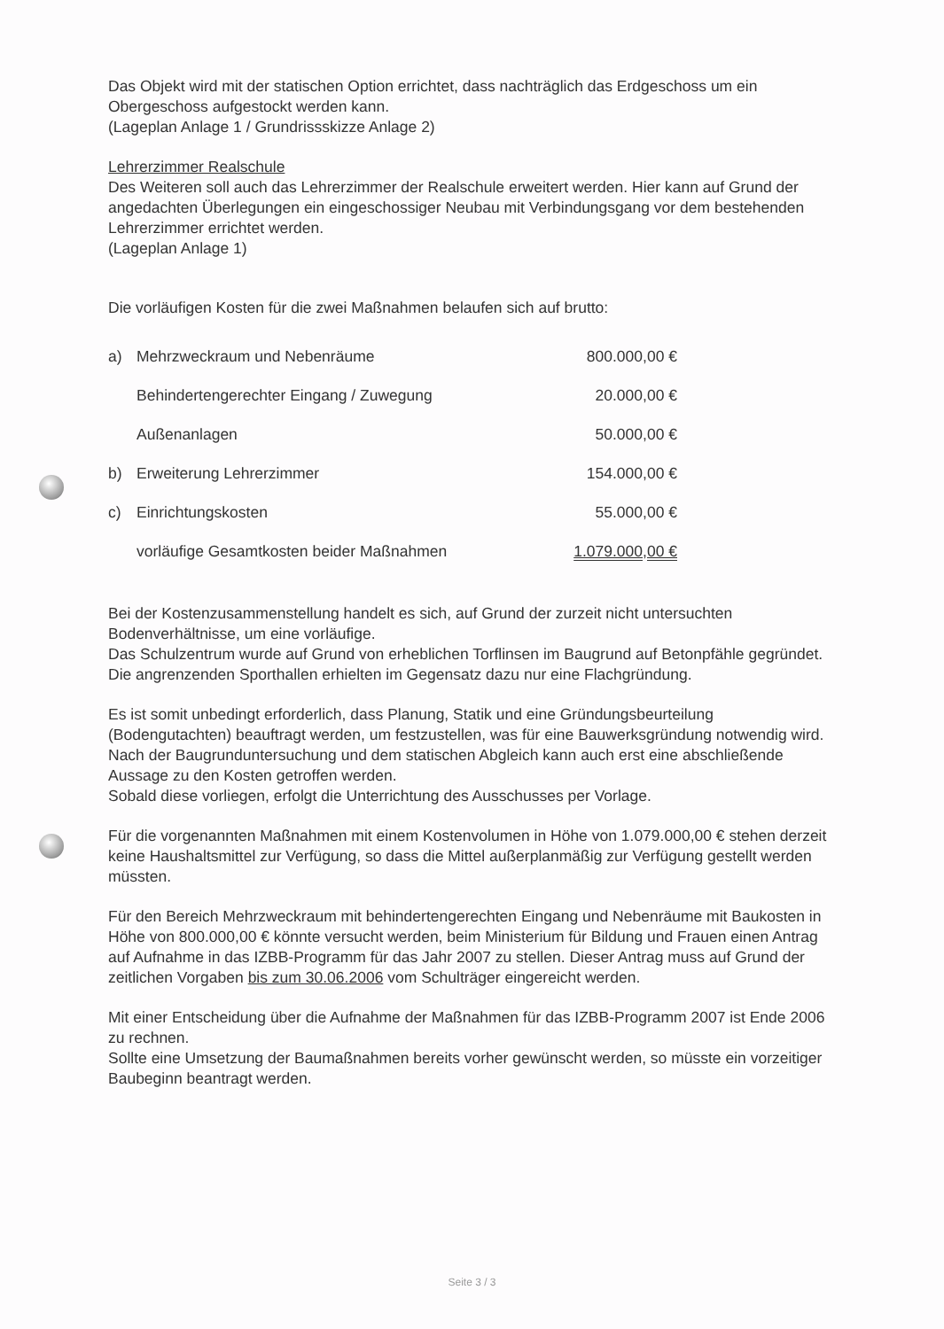Das Objekt wird mit der statischen Option errichtet, dass nachträglich das Erdgeschoss um ein Obergeschoss aufgestockt werden kann.
(Lageplan Anlage 1 / Grundrissskizze Anlage 2)
Lehrerzimmer Realschule
Des Weiteren soll auch das Lehrerzimmer der Realschule erweitert werden. Hier kann auf Grund der angedachten Überlegungen ein eingeschossiger Neubau mit Verbindungsgang vor dem bestehenden Lehrerzimmer errichtet werden.
(Lageplan Anlage 1)
Die vorläufigen Kosten für die zwei Maßnahmen belaufen sich auf brutto:
| a) | Mehrzweckraum und Nebenräume | 800.000,00 € |
| | Behindertengerechter Eingang / Zuwegung | 20.000,00 € |
| | Außenanlagen | 50.000,00 € |
| b) | Erweiterung Lehrerzimmer | 154.000,00 € |
| c) | Einrichtungskosten | 55.000,00 € |
| | vorläufige Gesamtkosten beider Maßnahmen | 1.079.000,00 € |
Bei der Kostenzusammenstellung handelt es sich, auf Grund der zurzeit nicht untersuchten Bodenverhältnisse, um eine vorläufige.
Das Schulzentrum wurde auf Grund von erheblichen Torflinsen im Baugrund auf Betonpfähle gegründet. Die angrenzenden Sporthallen erhielten im Gegensatz dazu nur eine Flachgründung.
Es ist somit unbedingt erforderlich, dass Planung, Statik und eine Gründungsbeurteilung (Bodengutachten) beauftragt werden, um festzustellen, was für eine Bauwerksgründung notwendig wird.
Nach der Baugrunduntersuchung und dem statischen Abgleich kann auch erst eine abschließende Aussage zu den Kosten getroffen werden.
Sobald diese vorliegen, erfolgt die Unterrichtung des Ausschusses per Vorlage.
Für die vorgenannten Maßnahmen mit einem Kostenvolumen in Höhe von 1.079.000,00 € stehen derzeit keine Haushaltsmittel zur Verfügung, so dass die Mittel außerplanmäßig zur Verfügung gestellt werden müssten.
Für den Bereich Mehrzweckraum mit behindertengerechten Eingang und Nebenräume mit Baukosten in Höhe von 800.000,00 € könnte versucht werden, beim Ministerium für Bildung und Frauen einen Antrag auf Aufnahme in das IZBB-Programm für das Jahr 2007 zu stellen. Dieser Antrag muss auf Grund der zeitlichen Vorgaben bis zum 30.06.2006 vom Schulträger eingereicht werden.
Mit einer Entscheidung über die Aufnahme der Maßnahmen für das IZBB-Programm 2007 ist Ende 2006 zu rechnen.
Sollte eine Umsetzung der Baumaßnahmen bereits vorher gewünscht werden, so müsste ein vorzeitiger Baubeginn beantragt werden.
Seite 3 / 3